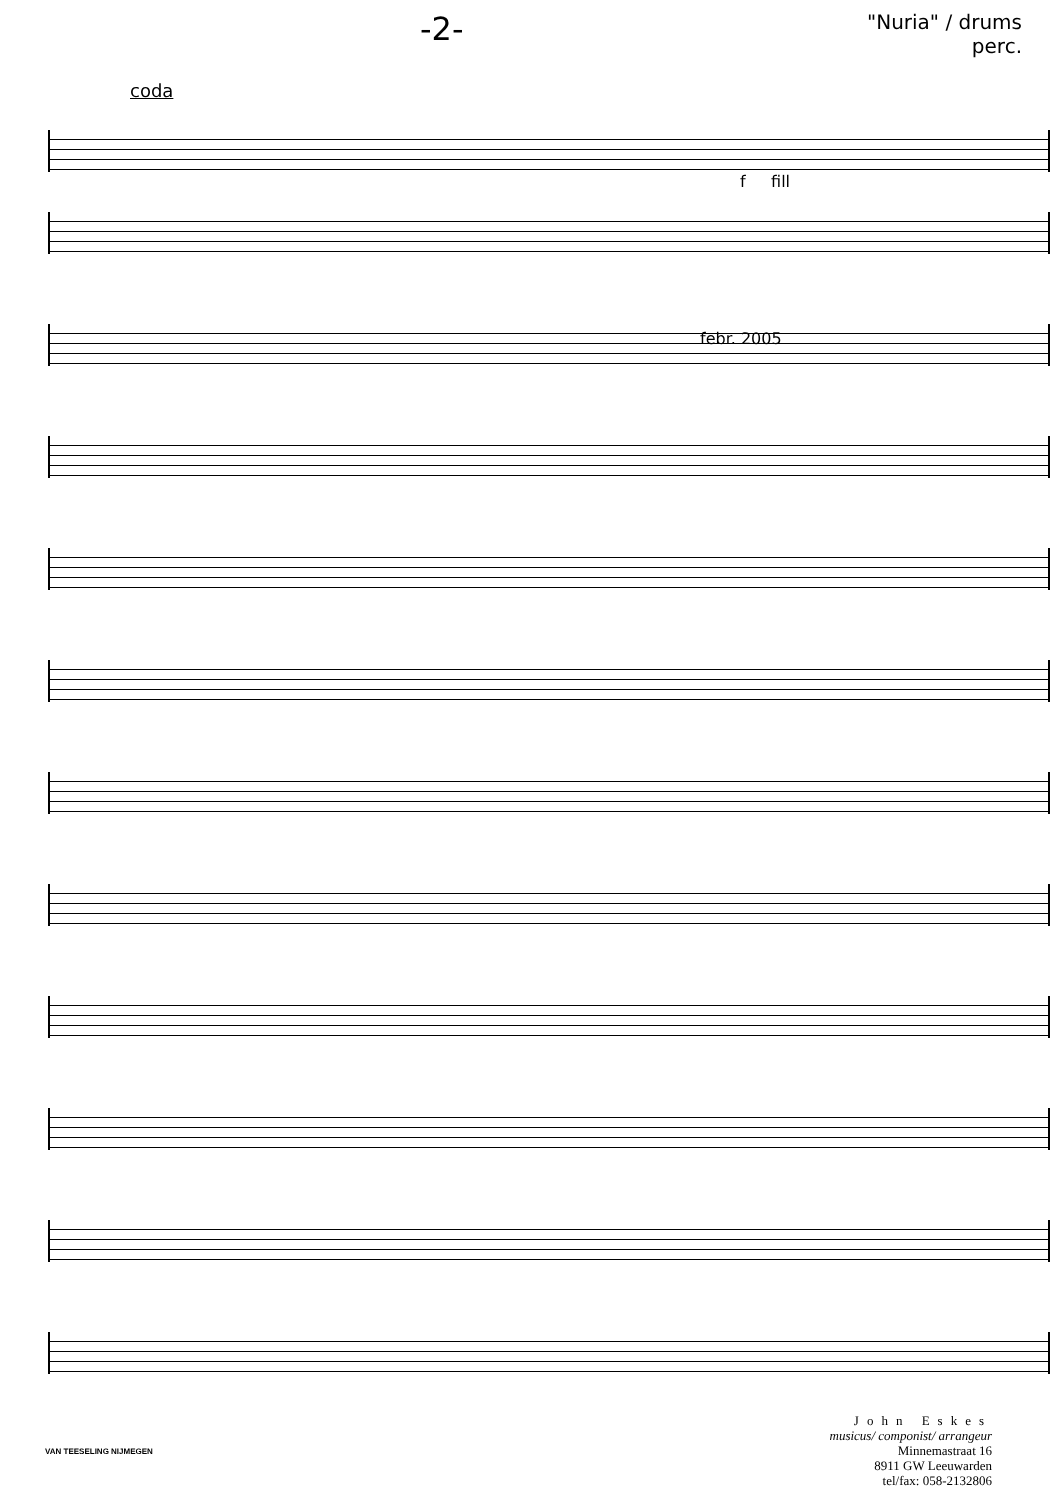-2- "Nuria" / drums
perc.
coda
f fill
febr. 2005
VAN TEESELING NIJMEGEN
John Eskes
musicus/ componist/ arrangeur
Minnemastraat 16
8911 GW Leeuwarden
tel/fax: 058-2132806